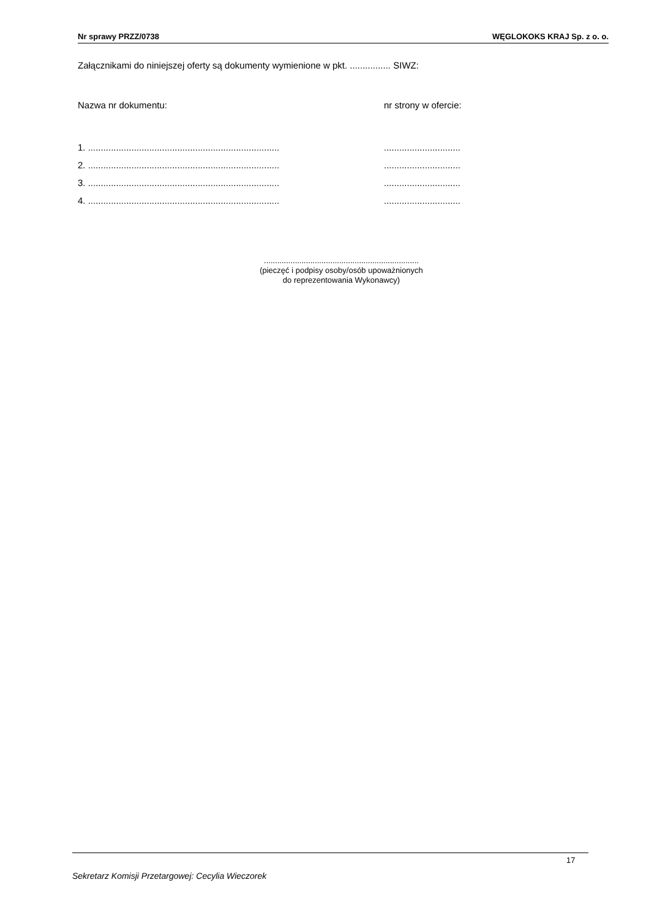Nr sprawy PRZZ/0738 WĘGLOKOKS KRAJ Sp. z o. o.
Załącznikami do niniejszej oferty są dokumenty wymienione w pkt. ................ SIWZ:
Nazwa nr dokumentu: nr strony w ofercie:
1. .........................................................................................................
2. .........................................................................................................
3. .........................................................................................................
4. .........................................................................................................
......................................................................
(pieczęć i podpisy osoby/osób upoważnionych
do reprezentowania Wykonawcy)
17
Sekretarz Komisji Przetargowej: Cecylia Wieczorek